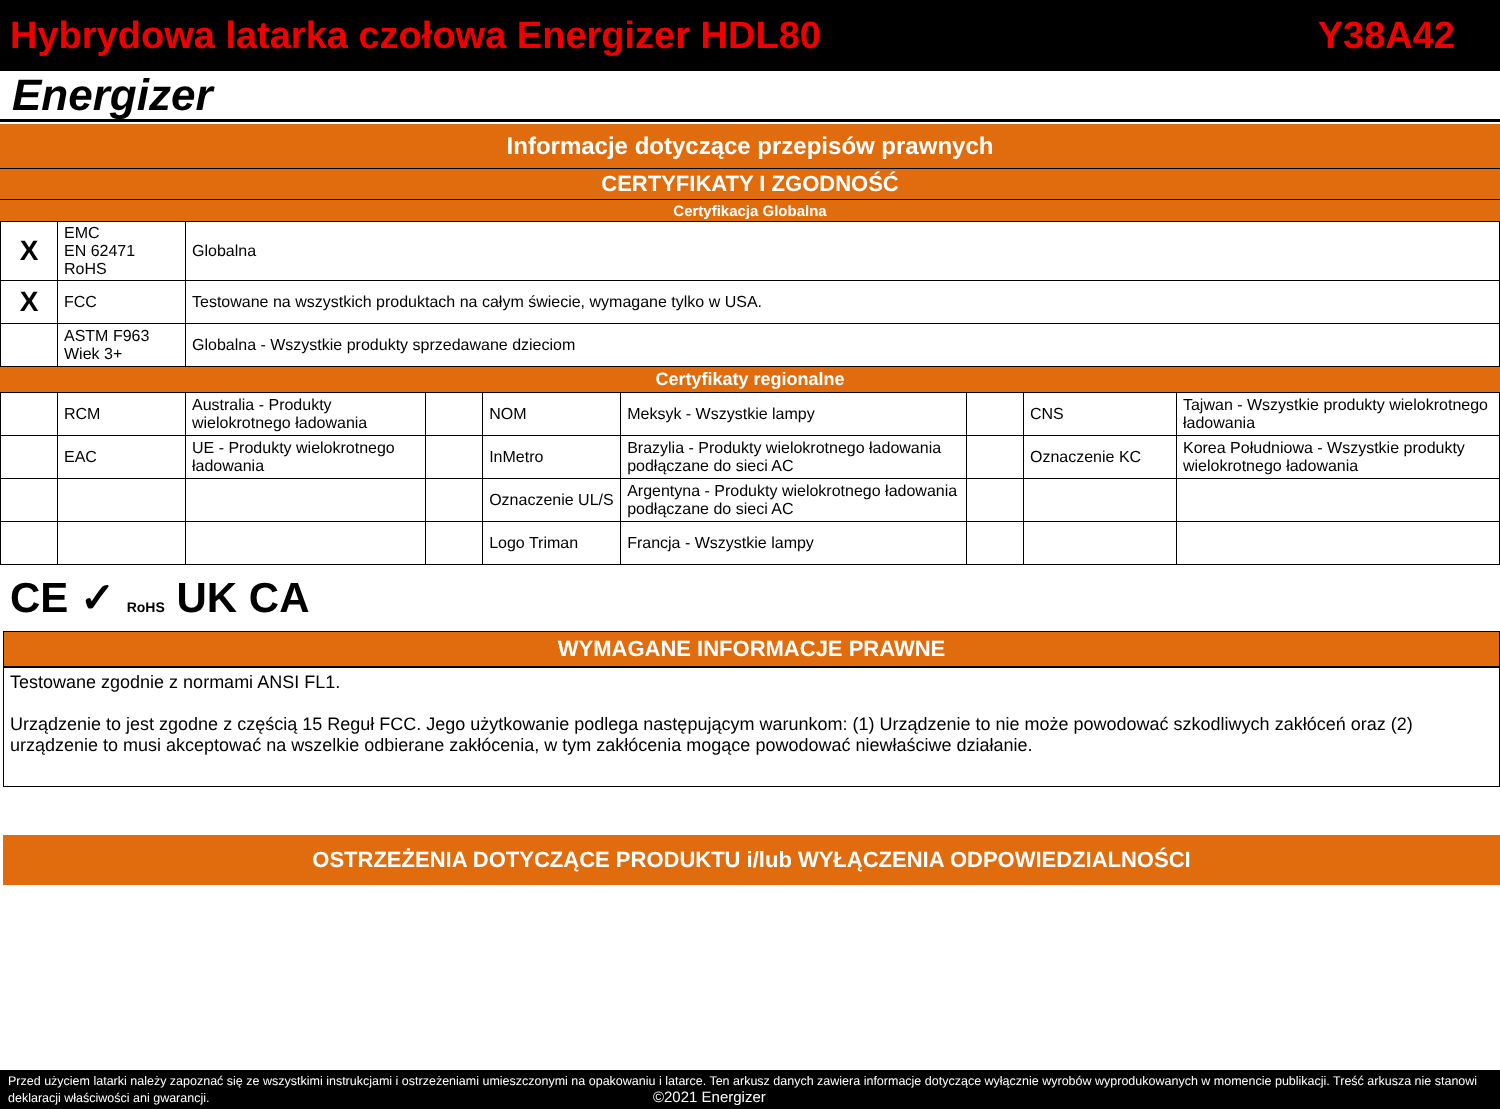Hybrydowa latarka czołowa Energizer HDL80 Y38A42
Energizer
Informacje dotyczące przepisów prawnych
CERTYFIKATY I ZGODNOŚĆ
Certyfikacja Globalna
| X | EMC EN 62471 RoHS | Globalna |
| X | FCC | Testowane na wszystkich produktach na całym świecie, wymagane tylko w USA. |
| | ASTM F963 Wiek 3+ | Globalna - Wszystkie produkty sprzedawane dzieciom |
Certyfikaty regionalne
| | RCM | Australia - Produkty wielokrotnego ładowania | | NOM | Meksyk - Wszystkie lampy | | CNS | Tajwan - Wszystkie produkty wielokrotnego ładowania |
| | EAC | UE - Produkty wielokrotnego ładowania | | InMetro | Brazylia - Produkty wielokrotnego ładowania podłączane do sieci AC | | Oznaczenie KC | Korea Południowa - Wszystkie produkty wielokrotnego ładowania |
| | | | | Oznaczenie UL/S | Argentyna - Produkty wielokrotnego ładowania podłączane do sieci AC | | | |
| | | | | Logo Triman | Francja - Wszystkie lampy | | | |
CE ✓ RoHS UK CA
WYMAGANE INFORMACJE PRAWNE
Testowane zgodnie z normami ANSI FL1.
Urządzenie to jest zgodne z częścią 15 Reguł FCC. Jego użytkowanie podlega następującym warunkom: (1) Urządzenie to nie może powodować szkodliwych zakłóceń oraz (2) urządzenie to musi akceptować na wszelkie odbierane zakłócenia, w tym zakłócenia mogące powodować niewłaściwe działanie.
OSTRZEŻENIA DOTYCZĄCE PRODUKTU i/lub WYŁĄCZENIA ODPOWIEDZIALNOŚCI
Przed użyciem latarki należy zapoznać się ze wszystkimi instrukcjami i ostrzeżeniami umieszczonymi na opakowaniu i latarce. Ten arkusz danych zawiera informacje dotyczące wyłącznie wyrobów wyprodukowanych w momencie publikacji. Treść arkusza nie stanowi deklaracji właściwości ani gwarancji. ©2021 Energizer